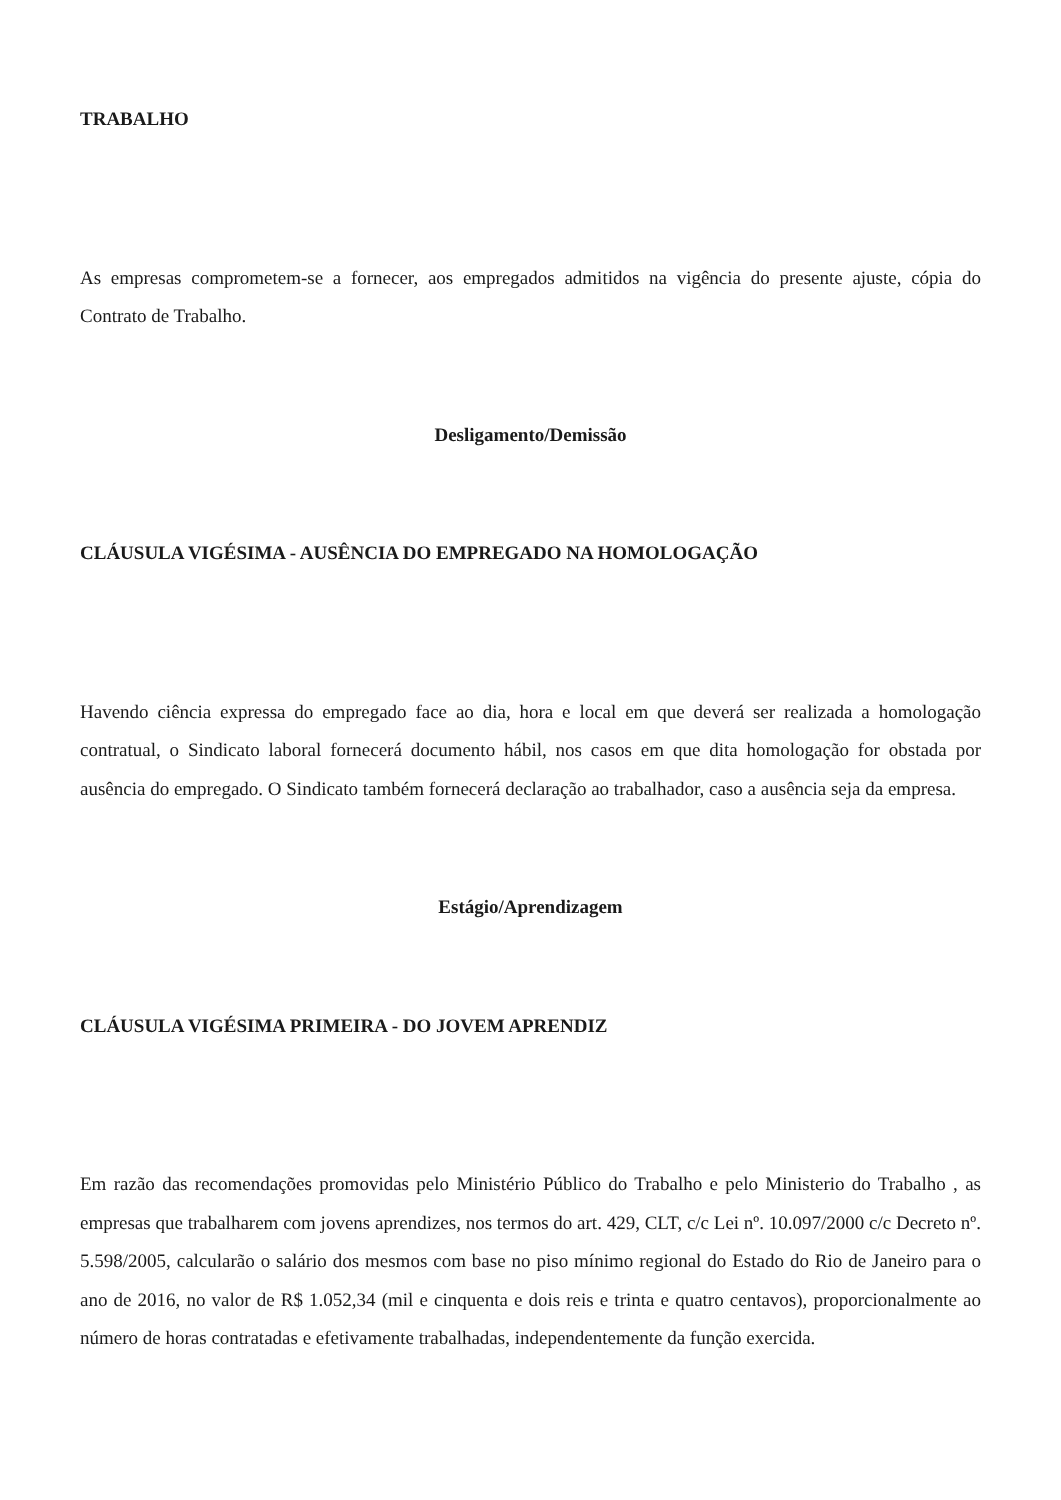TRABALHO
As empresas comprometem-se a fornecer, aos empregados admitidos na vigência do presente ajuste, cópia do Contrato de Trabalho.
Desligamento/Demissão
CLÁUSULA VIGÉSIMA - AUSÊNCIA DO EMPREGADO NA HOMOLOGAÇÃO
Havendo ciência expressa do empregado face ao dia, hora e local em que deverá ser realizada a homologação contratual, o Sindicato laboral fornecerá documento hábil, nos casos em que dita homologação for obstada por ausência do empregado. O Sindicato também fornecerá declaração ao trabalhador, caso a ausência seja da empresa.
Estágio/Aprendizagem
CLÁUSULA VIGÉSIMA PRIMEIRA - DO JOVEM APRENDIZ
Em razão das recomendações promovidas pelo Ministério Público do Trabalho e pelo Ministerio do Trabalho , as empresas que trabalharem com jovens aprendizes, nos termos do art. 429, CLT, c/c Lei nº. 10.097/2000 c/c Decreto nº. 5.598/2005, calcularão o salário dos mesmos com base no piso mínimo regional do Estado do Rio de Janeiro para o ano de 2016, no valor de R$ 1.052,34 (mil e cinquenta e dois reis e trinta e quatro centavos), proporcionalmente ao número de horas contratadas e efetivamente trabalhadas, independentemente da função exercida.